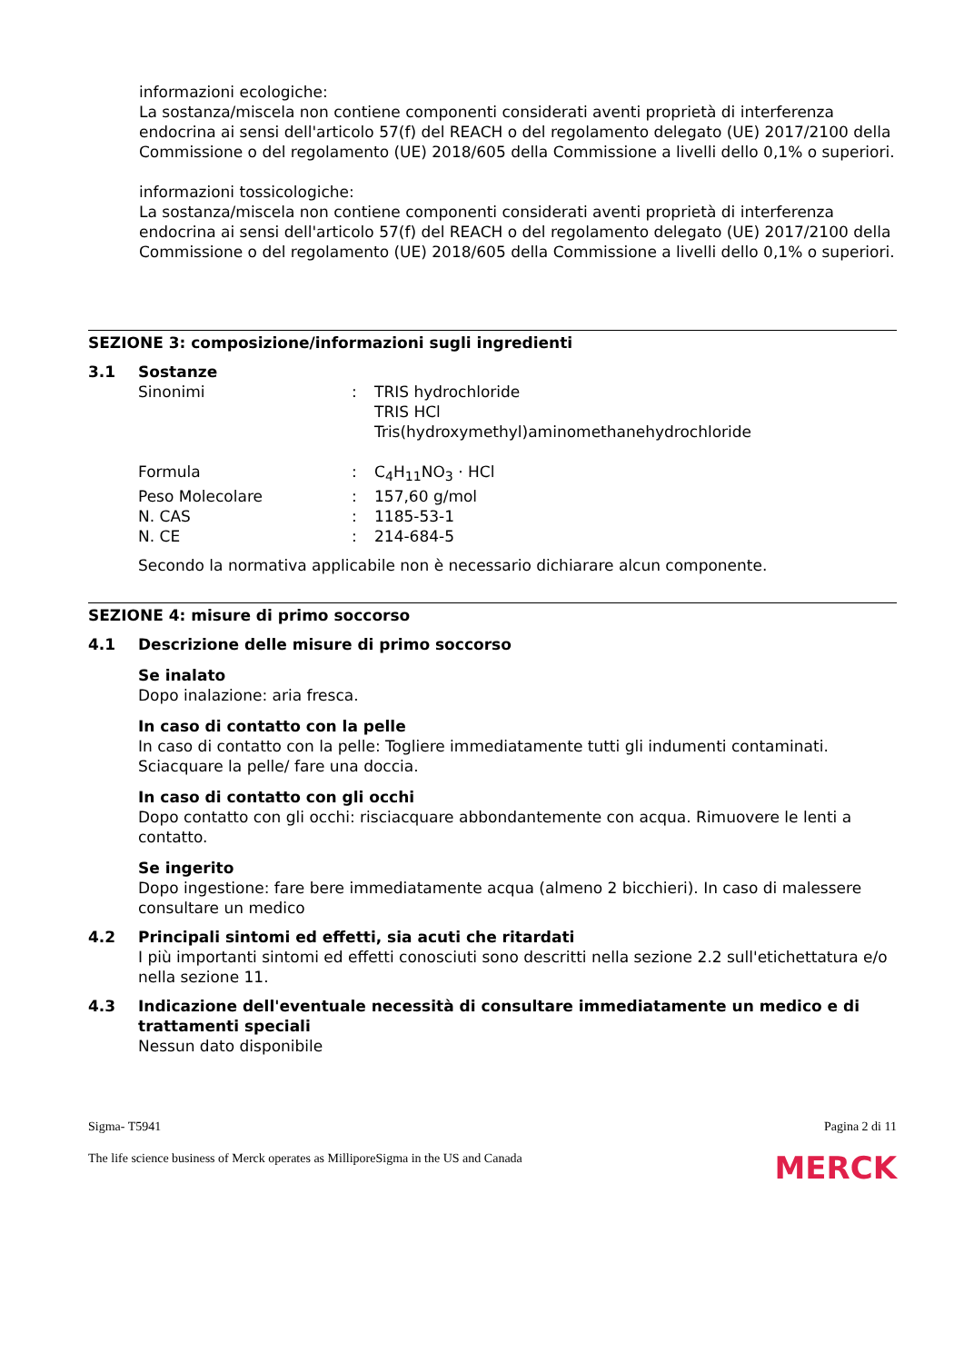informazioni ecologiche:
La sostanza/miscela non contiene componenti considerati aventi proprietà di interferenza endocrina ai sensi dell'articolo 57(f) del REACH o del regolamento delegato (UE) 2017/2100 della Commissione o del regolamento (UE) 2018/605 della Commissione a livelli dello 0,1% o superiori.
informazioni tossicologiche:
La sostanza/miscela non contiene componenti considerati aventi proprietà di interferenza endocrina ai sensi dell'articolo 57(f) del REACH o del regolamento delegato (UE) 2017/2100 della Commissione o del regolamento (UE) 2018/605 della Commissione a livelli dello 0,1% o superiori.
SEZIONE 3: composizione/informazioni sugli ingredienti
3.1 Sostanze
| Sinonimi | : | TRIS hydrochloride TRIS HCl Tris(hydroxymethyl)aminomethanehydrochloride |
| Formula | : | C<sub>4</sub>H<sub>11</sub>NO<sub>3</sub> · HCl |
| Peso Molecolare | : | 157,60 g/mol |
| N. CAS | : | 1185-53-1 |
| N. CE | : | 214-684-5 |
Secondo la normativa applicabile non è necessario dichiarare alcun componente.
SEZIONE 4: misure di primo soccorso
4.1 Descrizione delle misure di primo soccorso
Se inalato
Dopo inalazione: aria fresca.
In caso di contatto con la pelle
In caso di contatto con la pelle: Togliere immediatamente tutti gli indumenti contaminati. Sciacquare la pelle/ fare una doccia.
In caso di contatto con gli occhi
Dopo contatto con gli occhi: risciacquare abbondantemente con acqua. Rimuovere le lenti a contatto.
Se ingerito
Dopo ingestione: fare bere immediatamente acqua (almeno 2 bicchieri). In caso di malessere consultare un medico
4.2 Principali sintomi ed effetti, sia acuti che ritardati
I più importanti sintomi ed effetti conosciuti sono descritti nella sezione 2.2 sull'etichettatura e/o nella sezione 11.
4.3 Indicazione dell'eventuale necessità di consultare immediatamente un medico e di trattamenti speciali
Nessun dato disponibile
Sigma- T5941 Pagina 2 di 11
The life science business of Merck operates as MilliporeSigma in the US and Canada MERCK